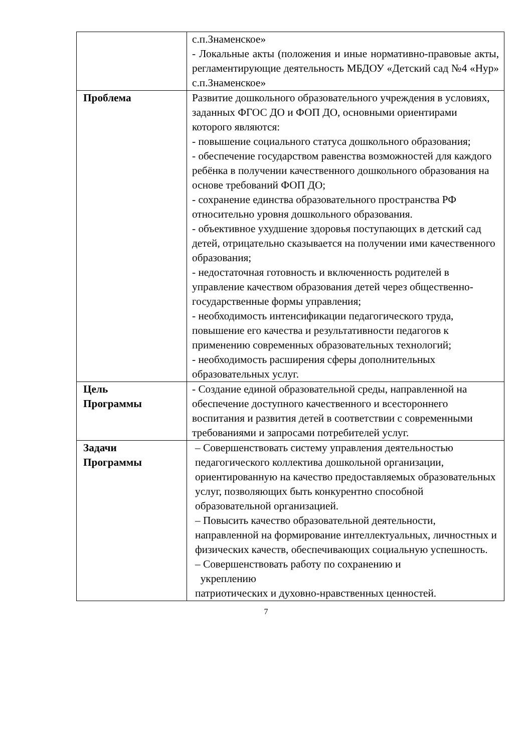| | с.п.Знаменское» - Локальные акты (положения и иные нормативно-правовые акты, регламентирующие деятельность МБДОУ «Детский сад №4 «Нур» с.п.Знаменское» |
| Проблема | Развитие дошкольного образовательного учреждения в условиях, заданных ФГОС ДО и ФОП ДО, основными ориентирами которого являются: - повышение социального статуса дошкольного образования; - обеспечение государством равенства возможностей для каждого ребёнка в получении качественного дошкольного образования на основе требований ФОП ДО; - сохранение единства образовательного пространства РФ относительно уровня дошкольного образования. - объективное ухудшение здоровья поступающих в детский сад детей, отрицательно сказывается на получении ими качественного образования; - недостаточная готовность и включенность родителей в управление качеством образования детей через общественно-государственные формы управления; - необходимость интенсификации педагогического труда, повышение его качества и результативности педагогов к применению современных образовательных технологий; - необходимость расширения сферы дополнительных образовательных услуг. |
| Цель Программы | - Создание единой образовательной среды, направленной на обеспечение доступного качественного и всестороннего воспитания и развития детей в соответствии с современными требованиями и запросами потребителей услуг. |
| Задачи Программы | – Совершенствовать систему управления деятельностью педагогического коллектива дошкольной организации, ориентированную на качество предоставляемых образовательных услуг, позволяющих быть конкурентно способной образовательной организацией. – Повысить качество образовательной деятельности, направленной на формирование интеллектуальных, личностных и физических качеств, обеспечивающих социальную успешность. – Совершенствовать работу по сохранению и укреплению патриотических и духовно-нравственных ценностей. |
7